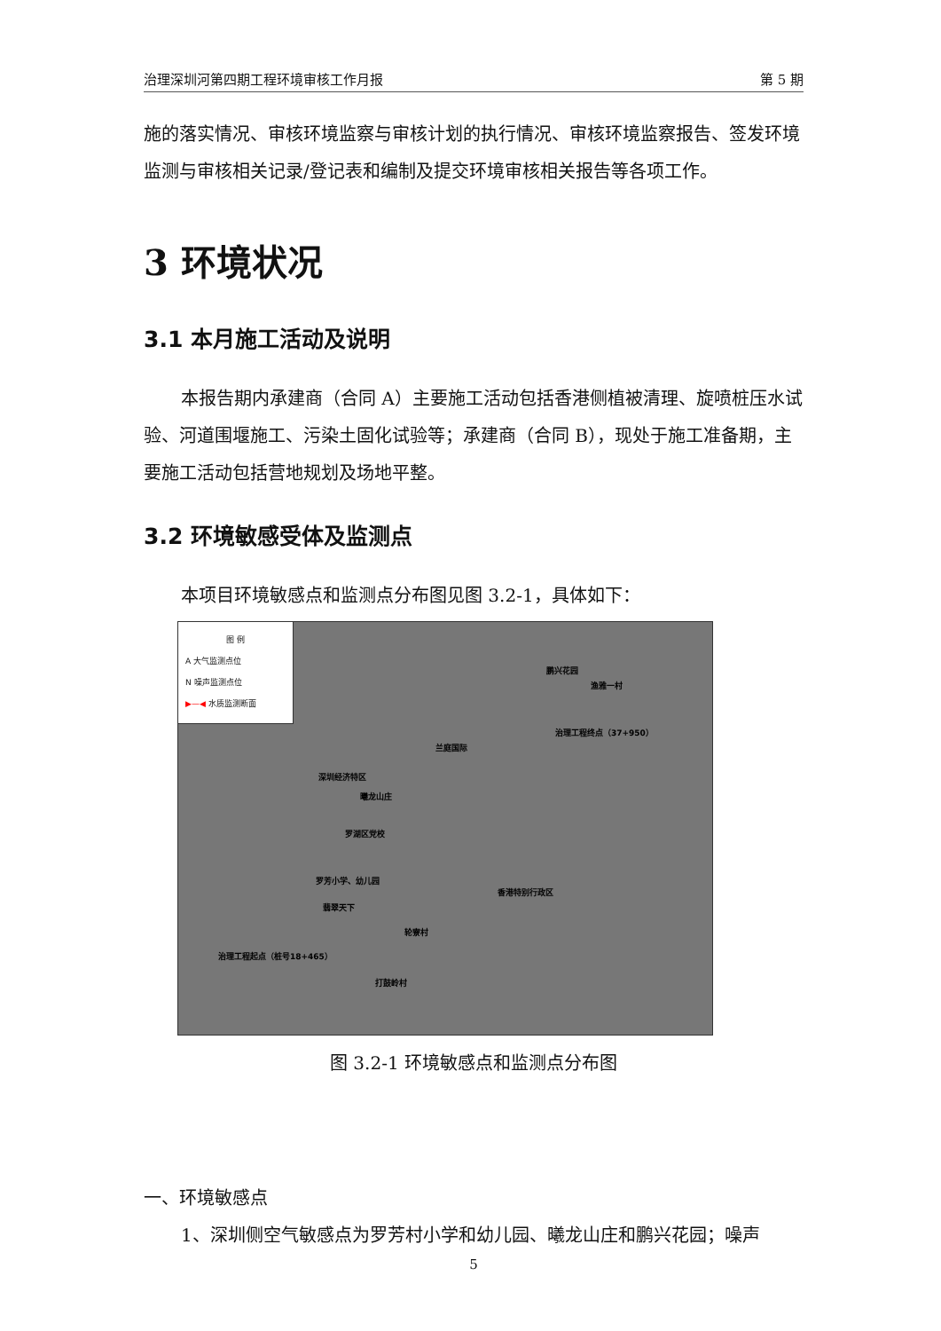治理深圳河第四期工程环境审核工作月报 第 5 期
施的落实情况、审核环境监察与审核计划的执行情况、审核环境监察报告、签发环境监测与审核相关记录/登记表和编制及提交环境审核相关报告等各项工作。
3 环境状况
3.1 本月施工活动及说明
本报告期内承建商（合同 A）主要施工活动包括香港侧植被清理、旋喷桩压水试验、河道围堰施工、污染土固化试验等；承建商（合同 B），现处于施工准备期，主要施工活动包括营地规划及场地平整。
3.2 环境敏感受体及监测点
本项目环境敏感点和监测点分布图见图 3.2-1，具体如下：
图 例
A 大气监测点位
N 噪声监测点位
▶—◀ 水质监测断面
鹏兴花园
渔雅一村
治理工程终点（37+950）
兰庭国际
深圳经济特区
曦龙山庄
罗湖区党校
罗芳小学、幼儿园
香港特别行政区
翡翠天下
轮寮村
治理工程起点（桩号18+465）
打鼓岭村
图 3.2-1 环境敏感点和监测点分布图
一、环境敏感点
1、深圳侧空气敏感点为罗芳村小学和幼儿园、曦龙山庄和鹏兴花园；噪声
5